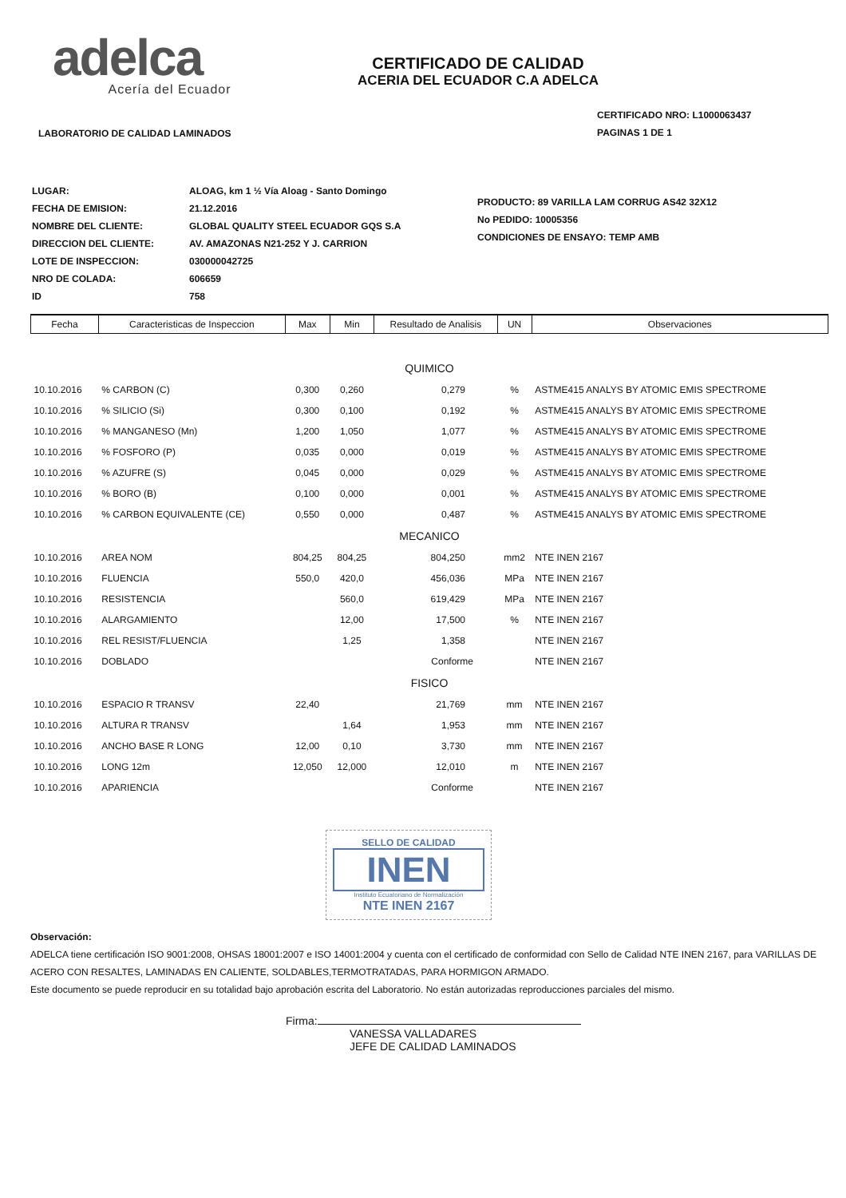adelca
Acería del Ecuador
LABORATORIO DE CALIDAD LAMINADOS
CERTIFICADO DE CALIDAD
ACERIA DEL ECUADOR C.A ADELCA
CERTIFICADO NRO: L1000063437
PAGINAS 1 DE 1
| LUGAR: | ALOAG, km 1 ½ Vía Aloag - Santo Domingo |
| FECHA DE EMISION: | 21.12.2016 |
| NOMBRE DEL CLIENTE: | GLOBAL QUALITY STEEL ECUADOR GQS S.A |
| DIRECCION DEL CLIENTE: | AV. AMAZONAS N21-252 Y J. CARRION |
| LOTE DE INSPECCION: | 030000042725 |
| NRO DE COLADA: | 606659 |
| ID | 758 |
PRODUCTO: 89 VARILLA LAM CORRUG AS42 32X12
No PEDIDO: 10005356
CONDICIONES DE ENSAYO: TEMP AMB
| Fecha | Caracteristicas de Inspeccion | Max | Min | Resultado de Analisis | UN | Observaciones |
| --- | --- | --- | --- | --- | --- | --- |
| QUIMICO | | | | | | |
| 10.10.2016 | % CARBON (C) | 0,300 | 0,260 | 0,279 | % | ASTME415 ANALYS BY ATOMIC EMIS SPECTROME |
| 10.10.2016 | % SILICIO (Si) | 0,300 | 0,100 | 0,192 | % | ASTME415 ANALYS BY ATOMIC EMIS SPECTROME |
| 10.10.2016 | % MANGANESO (Mn) | 1,200 | 1,050 | 1,077 | % | ASTME415 ANALYS BY ATOMIC EMIS SPECTROME |
| 10.10.2016 | % FOSFORO (P) | 0,035 | 0,000 | 0,019 | % | ASTME415 ANALYS BY ATOMIC EMIS SPECTROME |
| 10.10.2016 | % AZUFRE (S) | 0,045 | 0,000 | 0,029 | % | ASTME415 ANALYS BY ATOMIC EMIS SPECTROME |
| 10.10.2016 | % BORO (B) | 0,100 | 0,000 | 0,001 | % | ASTME415 ANALYS BY ATOMIC EMIS SPECTROME |
| 10.10.2016 | % CARBON EQUIVALENTE (CE) | 0,550 | 0,000 | 0,487 | % | ASTME415 ANALYS BY ATOMIC EMIS SPECTROME |
| MECANICO | | | | | | |
| 10.10.2016 | AREA NOM | 804,25 | 804,25 | 804,250 | mm2 | NTE INEN 2167 |
| 10.10.2016 | FLUENCIA | 550,0 | 420,0 | 456,036 | MPa | NTE INEN 2167 |
| 10.10.2016 | RESISTENCIA | | 560,0 | 619,429 | MPa | NTE INEN 2167 |
| 10.10.2016 | ALARGAMIENTO | | 12,00 | 17,500 | % | NTE INEN 2167 |
| 10.10.2016 | REL RESIST/FLUENCIA | | 1,25 | 1,358 | | NTE INEN 2167 |
| 10.10.2016 | DOBLADO | | | Conforme | | NTE INEN 2167 |
| FISICO | | | | | | |
| 10.10.2016 | ESPACIO R TRANSV | 22,40 | | 21,769 | mm | NTE INEN 2167 |
| 10.10.2016 | ALTURA R TRANSV | | 1,64 | 1,953 | mm | NTE INEN 2167 |
| 10.10.2016 | ANCHO BASE R LONG | 12,00 | 0,10 | 3,730 | mm | NTE INEN 2167 |
| 10.10.2016 | LONG 12m | 12,050 | 12,000 | 12,010 | m | NTE INEN 2167 |
| 10.10.2016 | APARIENCIA | | | Conforme | | NTE INEN 2167 |
SELLO DE CALIDAD
INEN
Instituto Ecuatoriano de Normalización
NTE INEN 2167
Observación:
ADELCA tiene certificación ISO 9001:2008, OHSAS 18001:2007 e ISO 14001:2004 y cuenta con el certificado de conformidad con Sello de Calidad NTE INEN 2167, para VARILLAS DE ACERO CON RESALTES, LAMINADAS EN CALIENTE, SOLDABLES,TERMOTRATADAS, PARA HORMIGON ARMADO.
Este documento se puede reproducir en su totalidad bajo aprobación escrita del Laboratorio. No están autorizadas reproducciones parciales del mismo.
Firma:
VANESSA VALLADARES
JEFE DE CALIDAD LAMINADOS